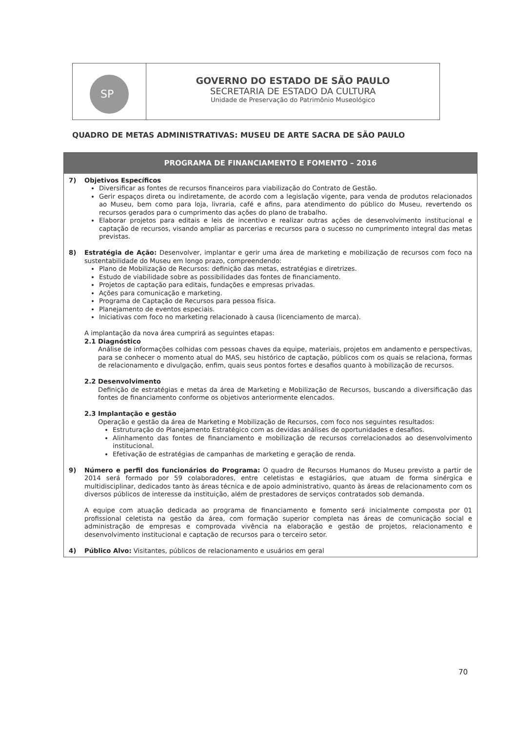SP
GOVERNO DO ESTADO DE SÃO PAULO
SECRETARIA DE ESTADO DA CULTURA
Unidade de Preservação do Patrimônio Museológico
QUADRO DE METAS ADMINISTRATIVAS: MUSEU DE ARTE SACRA DE SÃO PAULO
PROGRAMA DE FINANCIAMENTO E FOMENTO – 2016
7) Objetivos Específicos
Diversificar as fontes de recursos financeiros para viabilização do Contrato de Gestão.
Gerir espaços direta ou indiretamente, de acordo com a legislação vigente, para venda de produtos relacionados ao Museu, bem como para loja, livraria, café e afins, para atendimento do público do Museu, revertendo os recursos gerados para o cumprimento das ações do plano de trabalho.
Elaborar projetos para editais e leis de incentivo e realizar outras ações de desenvolvimento institucional e captação de recursos, visando ampliar as parcerias e recursos para o sucesso no cumprimento integral das metas previstas.
8) Estratégia de Ação: Desenvolver, implantar e gerir uma área de marketing e mobilização de recursos com foco na sustentabilidade do Museu em longo prazo, compreendendo:
Plano de Mobilização de Recursos: definição das metas, estratégias e diretrizes.
Estudo de viabilidade sobre as possibilidades das fontes de financiamento.
Projetos de captação para editais, fundações e empresas privadas.
Ações para comunicação e marketing.
Programa de Captação de Recursos para pessoa física.
Planejamento de eventos especiais.
Iniciativas com foco no marketing relacionado à causa (licenciamento de marca).
A implantação da nova área cumprirá as seguintes etapas:
2.1 Diagnóstico
Análise de informações colhidas com pessoas chaves da equipe, materiais, projetos em andamento e perspectivas, para se conhecer o momento atual do MAS, seu histórico de captação, públicos com os quais se relaciona, formas de relacionamento e divulgação, enfim, quais seus pontos fortes e desafios quanto à mobilização de recursos.
2.2 Desenvolvimento
Definição de estratégias e metas da área de Marketing e Mobilização de Recursos, buscando a diversificação das fontes de financiamento conforme os objetivos anteriormente elencados.
2.3 Implantação e gestão
Operação e gestão da área de Marketing e Mobilização de Recursos, com foco nos seguintes resultados:
Estruturação do Planejamento Estratégico com as devidas análises de oportunidades e desafios.
Alinhamento das fontes de financiamento e mobilização de recursos correlacionados ao desenvolvimento institucional.
Efetivação de estratégias de campanhas de marketing e geração de renda.
9) Número e perfil dos funcionários do Programa: O quadro de Recursos Humanos do Museu previsto a partir de 2014 será formado por 59 colaboradores, entre celetistas e estagiários, que atuam de forma sinérgica e multidisciplinar, dedicados tanto às áreas técnica e de apoio administrativo, quanto às áreas de relacionamento com os diversos públicos de interesse da instituição, além de prestadores de serviços contratados sob demanda.
A equipe com atuação dedicada ao programa de financiamento e fomento será inicialmente composta por 01 profissional celetista na gestão da área, com formação superior completa nas áreas de comunicação social e administração de empresas e comprovada vivência na elaboração e gestão de projetos, relacionamento e desenvolvimento institucional e captação de recursos para o terceiro setor.
4) Público Alvo: Visitantes, públicos de relacionamento e usuários em geral
70